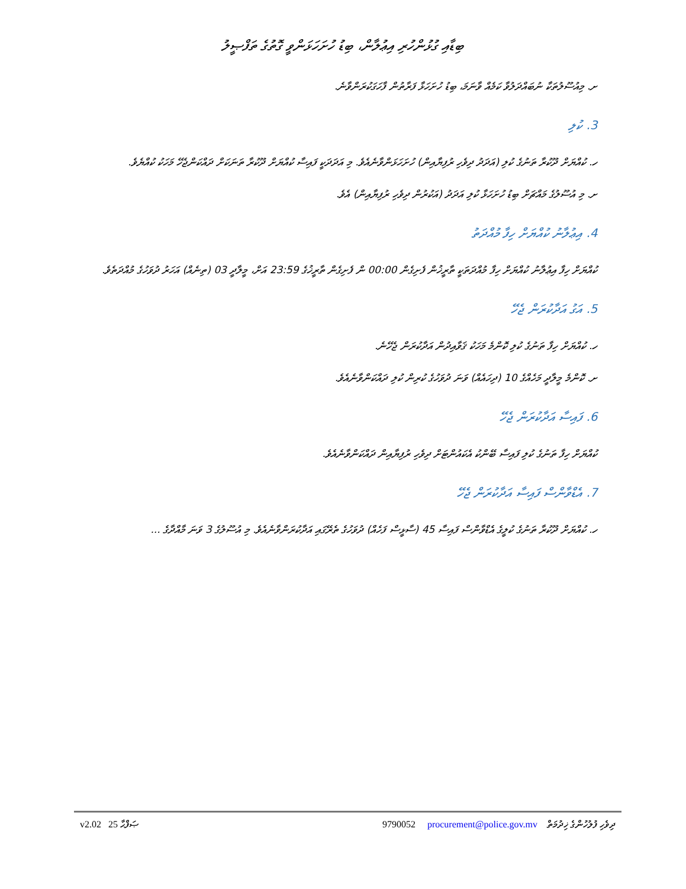ބިޑާއި ގުޅުންހުރި އިޢުލާން، ބިޑު ހުށަހަޅަންވީ ގޮތުގެ ތަފްޞީލު
ށ. މިއުސޫލުތަކާ ނުބައްދަލުވާ ކަމެއް ވާނަމަ، ބިޑު ހުށަހަޅާ ފަރާތުން ފާހަގަކުރަންވާނެ.
3. ކުލި
ހ. ކުއްޔަށް ދޫކުރާ ތަނުގެ ކުލި (އަދަދު ދިވެހި ރުފިޔާއިން) ހުށަހަޅަންވާނެއެވެ. މި އަދަދަކީ ފައިސާ ކުއްޔަށް ދޫކުރާ ތަނަކަށް ދައްކަންޖެހޭ މަހަކު ކުއްޔެވެ.
ށ. މި އުސޫލުގެ މައްޗަށް ބިޑު ހުށަހަޅާ ކުލި އަދަދު (އަކުރުން ދިވެހި ރުފިޔާއިން) އެވެ.
4. އިޢުލާނު ކުއްޔަށް ހިފާ މުއްދަތު
ކުއްޔަށް ހިފާ އިޢުލާނު ކުއްޔަށް ހިފާ މުއްދަތަކީ ތާރީޚުން ފެށިގެން 00:00 ން ފެށިގެން ތާރީޚުގެ 23:59 އަށް، މީލާދީ 03 (ތިނެއް) އަހަރު ދުވަހުގެ މުއްދަތެވެ.
5. އަގު އަދާކުރަން ޖެހޭ
ހ. ކުއްޔަށް ހިފާ ތަނުގެ ކުލި ކޮންމެ މަހަކު ޤަވާއިދުން އަދާކުރަން ޖެހޭނެ.
ށ. ކޮންމެ މީލާދީ މަހެއްގެ 10 (ދިހައެއް) ވަނަ ދުވަހުގެ ކުރިން ކުލި ދައްކަންވާނެއެވެ.
6. ފައިސާ އަދާކުރަން ޖެހޭ
ކުއްޔަށް ހިފާ ތަނުގެ ކުލި ފައިސާ ބޭންކު އެކައުންޓަށް ދިވެހި ރުފިޔާއިން ދައްކަންވާނެއެވެ.
7. އެޑްވާންސް ފައިސާ އަދާކުރަން ޖެހޭ
ހ. ކުއްޔަށް ދޫކުރާ ތަނުގެ ކުލީގެ އެޑްވާންސް ފައިސާ 45 (ސާޅީސް ފަހެއް) ދުވަހުގެ ތެރޭގައި އަދާކުރަންވާނެއެވެ. މި އުސޫލުގެ 3 ވަނަ މާއްދާގެ ...
v2.02 25 ޞަފްޙާ 9790052 procurement@police.gov.mv ދިވެހި ފުލުހުންގެ ޚިދުމަތް